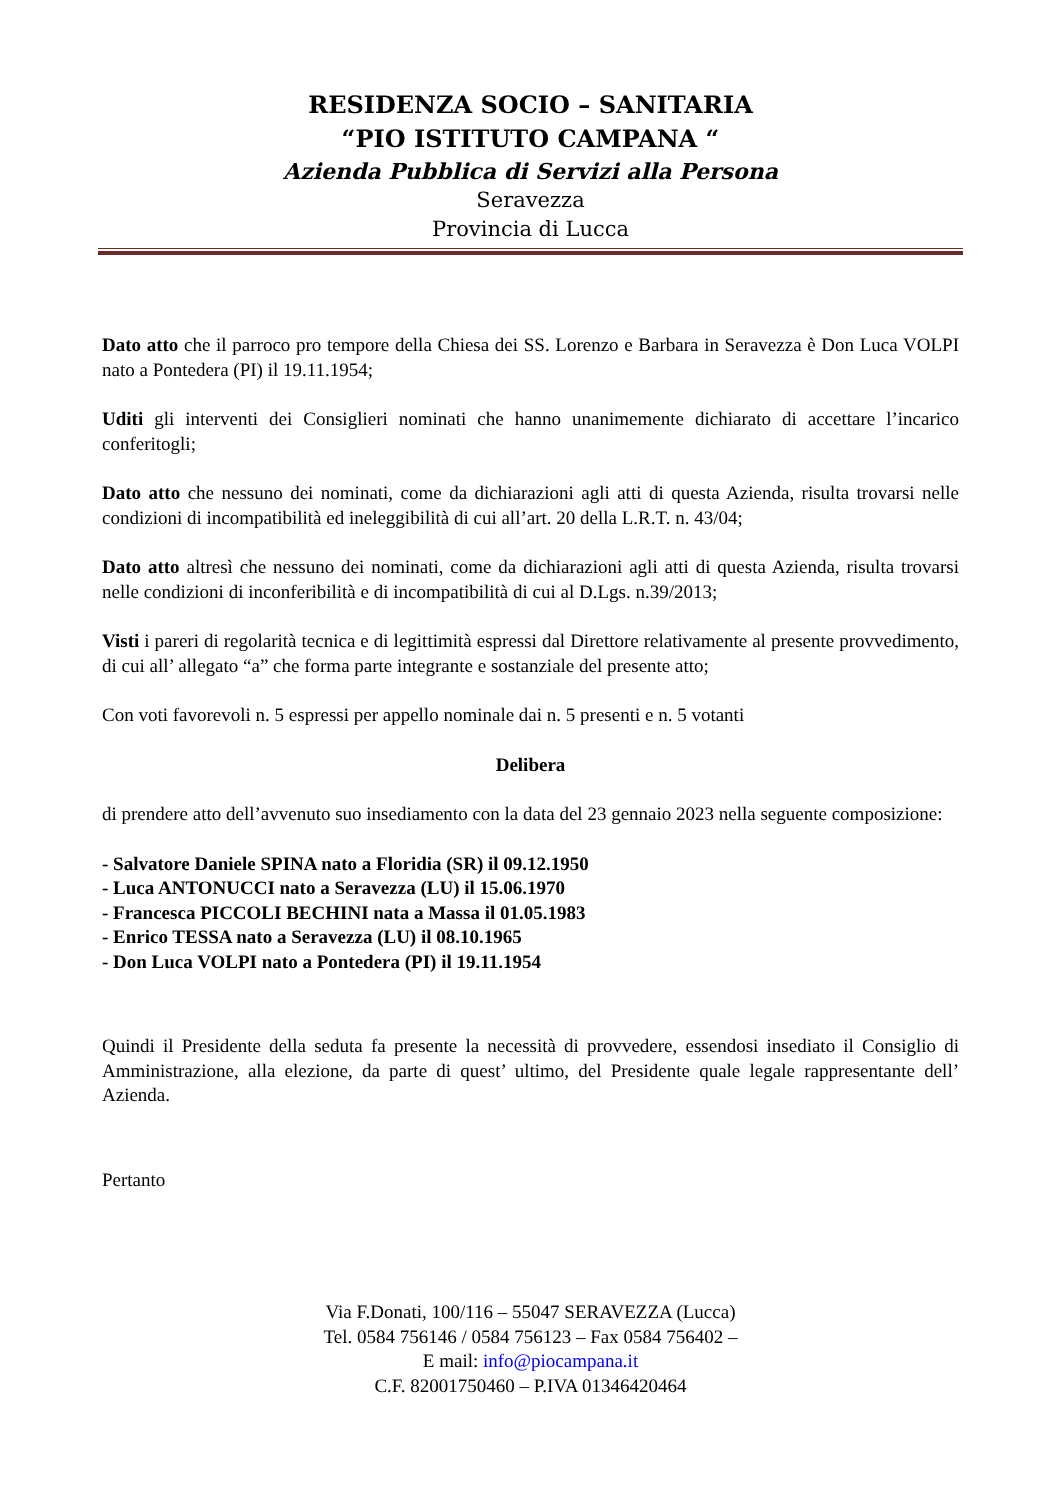RESIDENZA SOCIO – SANITARIA
“PIO ISTITUTO CAMPANA “
Azienda Pubblica di Servizi alla Persona
Seravezza
Provincia di Lucca
Dato atto che il parroco pro tempore della Chiesa dei SS. Lorenzo e Barbara in Seravezza è Don Luca VOLPI nato a Pontedera (PI) il 19.11.1954;
Uditi gli interventi dei Consiglieri nominati che hanno unanimemente dichiarato di accettare l’incarico conferitogli;
Dato atto che nessuno dei nominati, come da dichiarazioni agli atti di questa Azienda, risulta trovarsi nelle condizioni di incompatibilità ed ineleggibilità di cui all’art. 20 della L.R.T. n. 43/04;
Dato atto altresì che nessuno dei nominati, come da dichiarazioni agli atti di questa Azienda, risulta trovarsi nelle condizioni di inconferibilità e di incompatibilità di cui al D.Lgs. n.39/2013;
Visti i pareri di regolarità tecnica e di legittimità espressi dal Direttore relativamente al presente provvedimento, di cui all’ allegato “a” che forma parte integrante e sostanziale del presente atto;
Con voti favorevoli n. 5 espressi per appello nominale dai n. 5 presenti e n. 5 votanti
Delibera
di prendere atto dell’avvenuto suo insediamento con la data del 23 gennaio 2023 nella seguente composizione:
- Salvatore Daniele SPINA nato a Floridia (SR) il 09.12.1950
- Luca ANTONUCCI nato a Seravezza (LU) il 15.06.1970
- Francesca PICCOLI BECHINI nata a Massa il 01.05.1983
- Enrico TESSA nato a Seravezza (LU) il 08.10.1965
- Don Luca VOLPI nato a Pontedera (PI) il 19.11.1954
Quindi il Presidente della seduta fa presente la necessità di provvedere, essendosi insediato il Consiglio di Amministrazione, alla elezione, da parte di quest’ ultimo, del Presidente quale legale rappresentante dell’ Azienda.
Pertanto
Via F.Donati, 100/116 – 55047 SERAVEZZA (Lucca)
Tel. 0584 756146 / 0584 756123 – Fax 0584 756402 –
E mail: info@piocampana.it
C.F. 82001750460 – P.IVA 01346420464